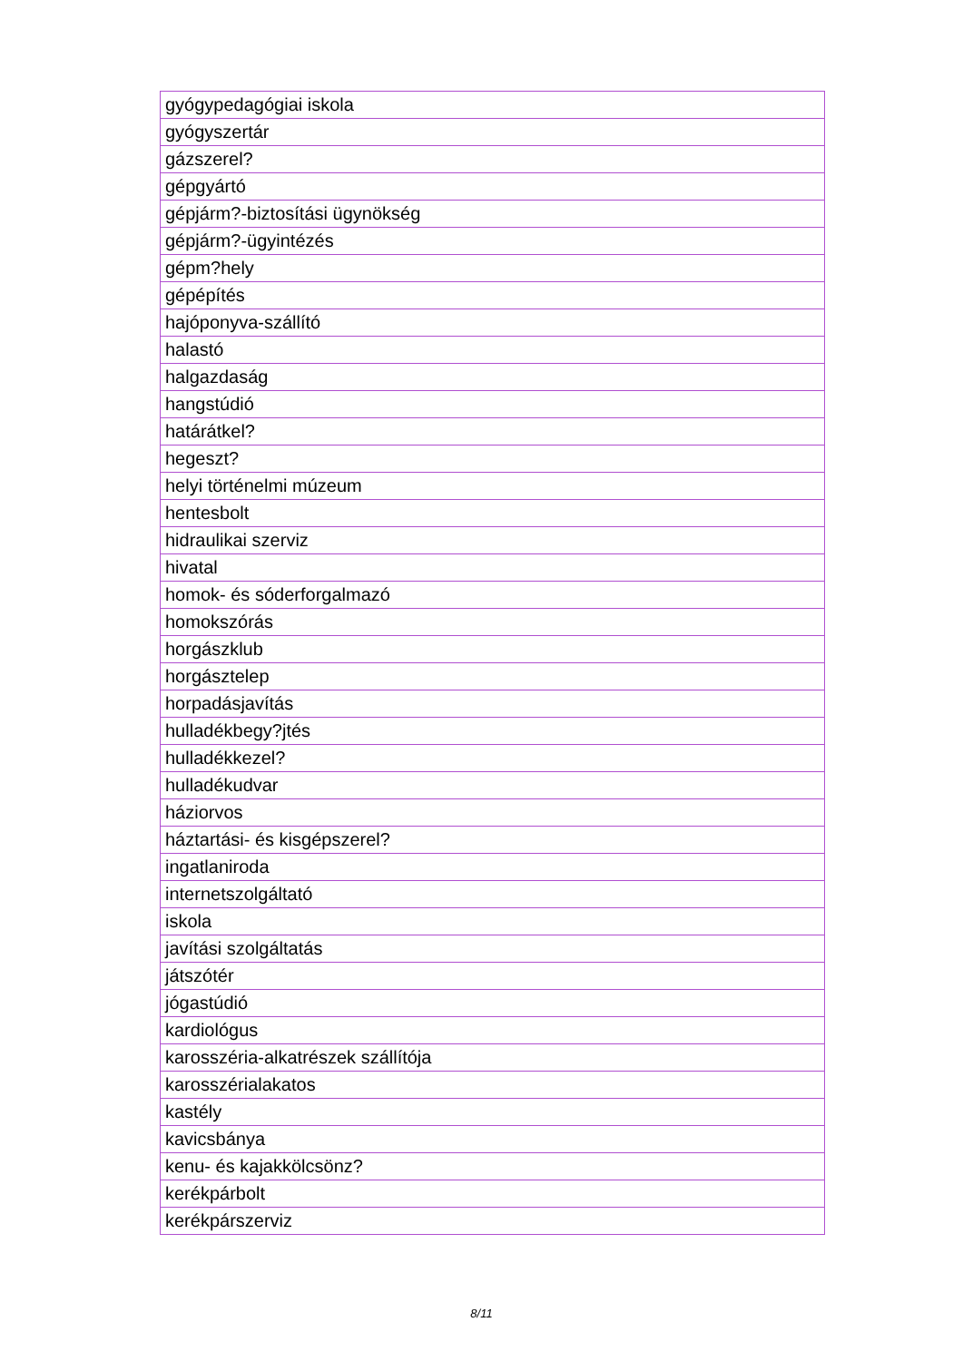| gyógypedagógiai iskola |
| gyógyszertár |
| gázszerel? |
| gépgyártó |
| gépjárm?-biztosítási ügynökség |
| gépjárm?-ügyintézés |
| gépm?hely |
| gépépítés |
| hajóponyva-szállító |
| halastó |
| halgazdaság |
| hangstúdió |
| határátkel? |
| hegeszt? |
| helyi történelmi múzeum |
| hentesbolt |
| hidraulikai szerviz |
| hivatal |
| homok- és sóderforgalmazó |
| homokszórás |
| horgászklub |
| horgásztelep |
| horpadásjavítás |
| hulladékbegy?jtés |
| hulladékkezel? |
| hulladékudvar |
| háziorvos |
| háztartási- és kisgépszerel? |
| ingatlaniroda |
| internetszolgáltató |
| iskola |
| javítási szolgáltatás |
| játszótér |
| jógastúdió |
| kardiológus |
| karosszéria-alkatrészek szállítója |
| karosszérialakatos |
| kastély |
| kavicsbánya |
| kenu- és kajakkölcsönz? |
| kerékpárbolt |
| kerékpárszerviz |
8/11